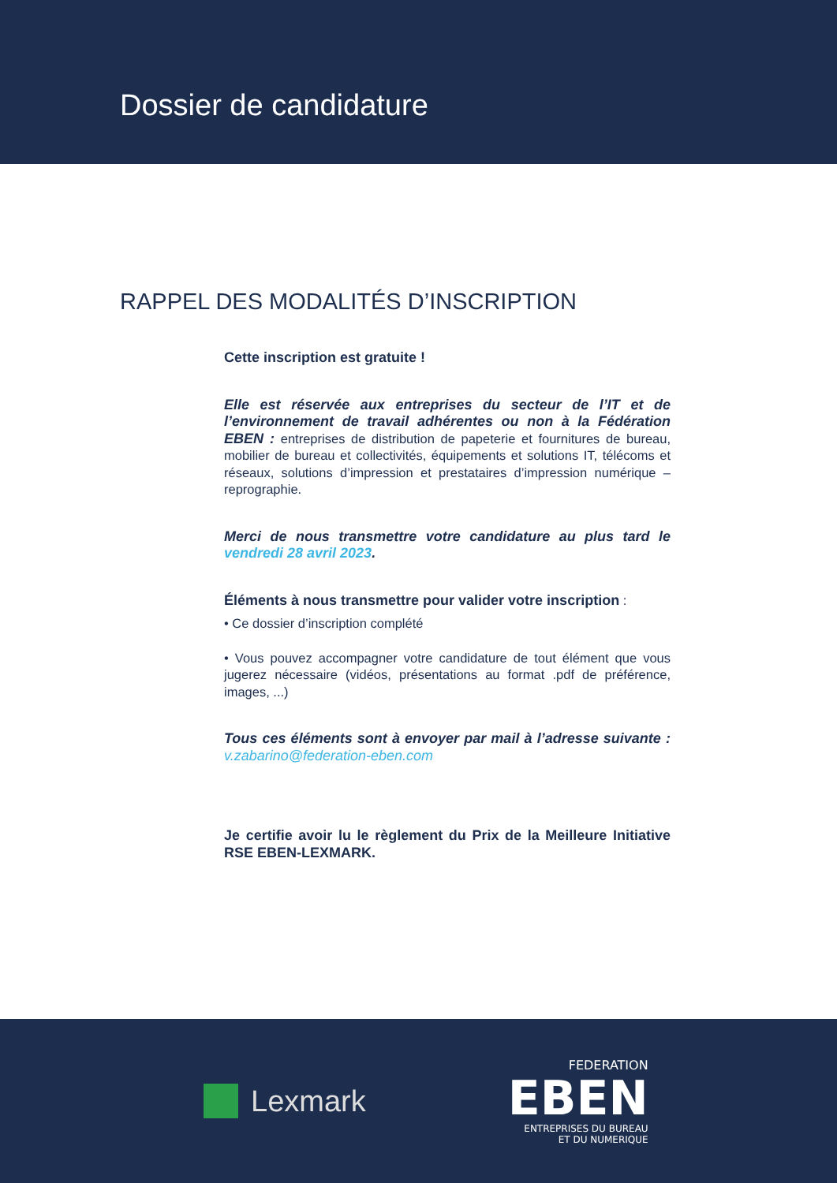Dossier de candidature
RAPPEL DES MODALITÉS D’INSCRIPTION
Cette inscription est gratuite !
Elle est réservée aux entreprises du secteur de l’IT et de l’environnement de travail adhérentes ou non à la Fédération EBEN : entreprises de distribution de papeterie et fournitures de bureau, mobilier de bureau et collectivités, équipements et solutions IT, télécoms et réseaux, solutions d’impression et prestataires d’impression numérique – reprographie.
Merci de nous transmettre votre candidature au plus tard le vendredi 28 avril 2023.
Éléments à nous transmettre pour valider votre inscription :
• Ce dossier d’inscription complété
• Vous pouvez accompagner votre candidature de tout élément que vous jugerez nécessaire (vidéos, présentations au format .pdf de préférence, images, ...)
Tous ces éléments sont à envoyer par mail à l’adresse suivante : v.zabarino@federation-eben.com
Je certifie avoir lu le règlement du Prix de la Meilleure Initiative RSE EBEN-LEXMARK.
Lexmark
FEDERATION
EBEN
ENTREPRISES DU BUREAU
ET DU NUMERIQUE